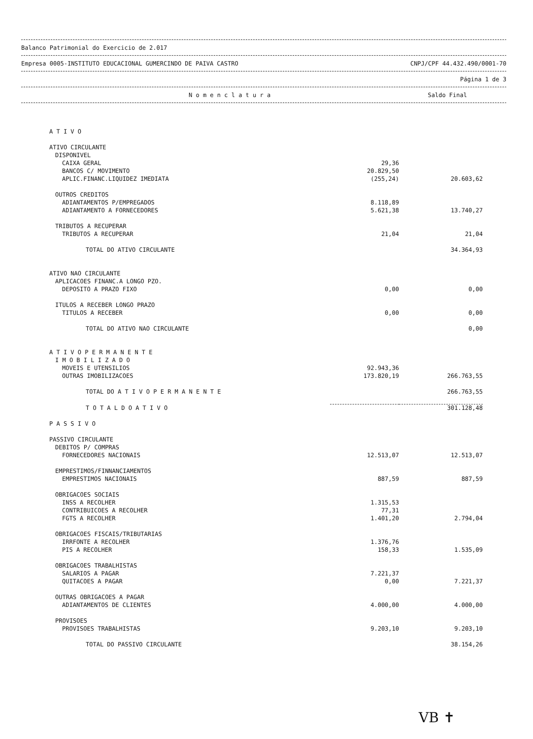Balanco Patrimonial do Exercicio de 2.017
Empresa 0005-INSTITUTO EDUCACIONAL GUMERCINDO DE PAIVA CASTRO CNPJ/CPF 44.432.490/0001-70
Página 1 de 3
N o m e n c l a t u r a Saldo Final
| A T I V O | | |
| ATIVO CIRCULANTE | | |
| DISPONIVEL | | |
| CAIXA GERAL | 29,36 | |
| BANCOS C/ MOVIMENTO | 20.829,50 | |
| APLIC.FINANC.LIQUIDEZ IMEDIATA | (255,24) | 20.603,62 |
| OUTROS CREDITOS | | |
| ADIANTAMENTOS P/EMPREGADOS | 8.118,89 | |
| ADIANTAMENTO A FORNECEDORES | 5.621,38 | 13.740,27 |
| TRIBUTOS A RECUPERAR | | |
| TRIBUTOS A RECUPERAR | 21,04 | 21,04 |
| TOTAL DO ATIVO CIRCULANTE | | 34.364,93 |
| ATIVO NAO CIRCULANTE | | |
| APLICACOES FINANC.A LONGO PZO. | | |
| DEPOSITO A PRAZO FIXO | 0,00 | 0,00 |
| ITULOS A RECEBER LONGO PRAZO | | |
| TITULOS A RECEBER | 0,00 | 0,00 |
| TOTAL DO ATIVO NAO CIRCULANTE | | 0,00 |
| A T I V O P E R M A N E N T E | | |
| I M O B I L I Z A D O | | |
| MOVEIS E UTENSILIOS | 92.943,36 | |
| OUTRAS IMOBILIZACOES | 173.820,19 | 266.763,55 |
| TOTAL DO A T I V O P E R M A N E N T E | | 266.763,55 |
| T O T A L D O A T I V O | | 301.128,48 |
| P A S S I V O | | |
| PASSIVO CIRCULANTE | | |
| DEBITOS P/ COMPRAS | | |
| FORNECEDORES NACIONAIS | 12.513,07 | 12.513,07 |
| EMPRESTIMOS/FINNANCIAMENTOS | | |
| EMPRESTIMOS NACIONAIS | 887,59 | 887,59 |
| OBRIGACOES SOCIAIS | | |
| INSS A RECOLHER | 1.315,53 | |
| CONTRIBUICOES A RECOLHER | 77,31 | |
| FGTS A RECOLHER | 1.401,20 | 2.794,04 |
| OBRIGACOES FISCAIS/TRIBUTARIAS | | |
| IRRFONTE A RECOLHER | 1.376,76 | |
| PIS A RECOLHER | 158,33 | 1.535,09 |
| OBRIGACOES TRABALHISTAS | | |
| SALARIOS A PAGAR | 7.221,37 | |
| QUITACOES A PAGAR | 0,00 | 7.221,37 |
| OUTRAS OBRIGACOES A PAGAR | | |
| ADIANTAMENTOS DE CLIENTES | 4.000,00 | 4.000,00 |
| PROVISOES | | |
| PROVISOES TRABALHISTAS | 9.203,10 | 9.203,10 |
| TOTAL DO PASSIVO CIRCULANTE | | 38.154,26 |
VB ✝︎